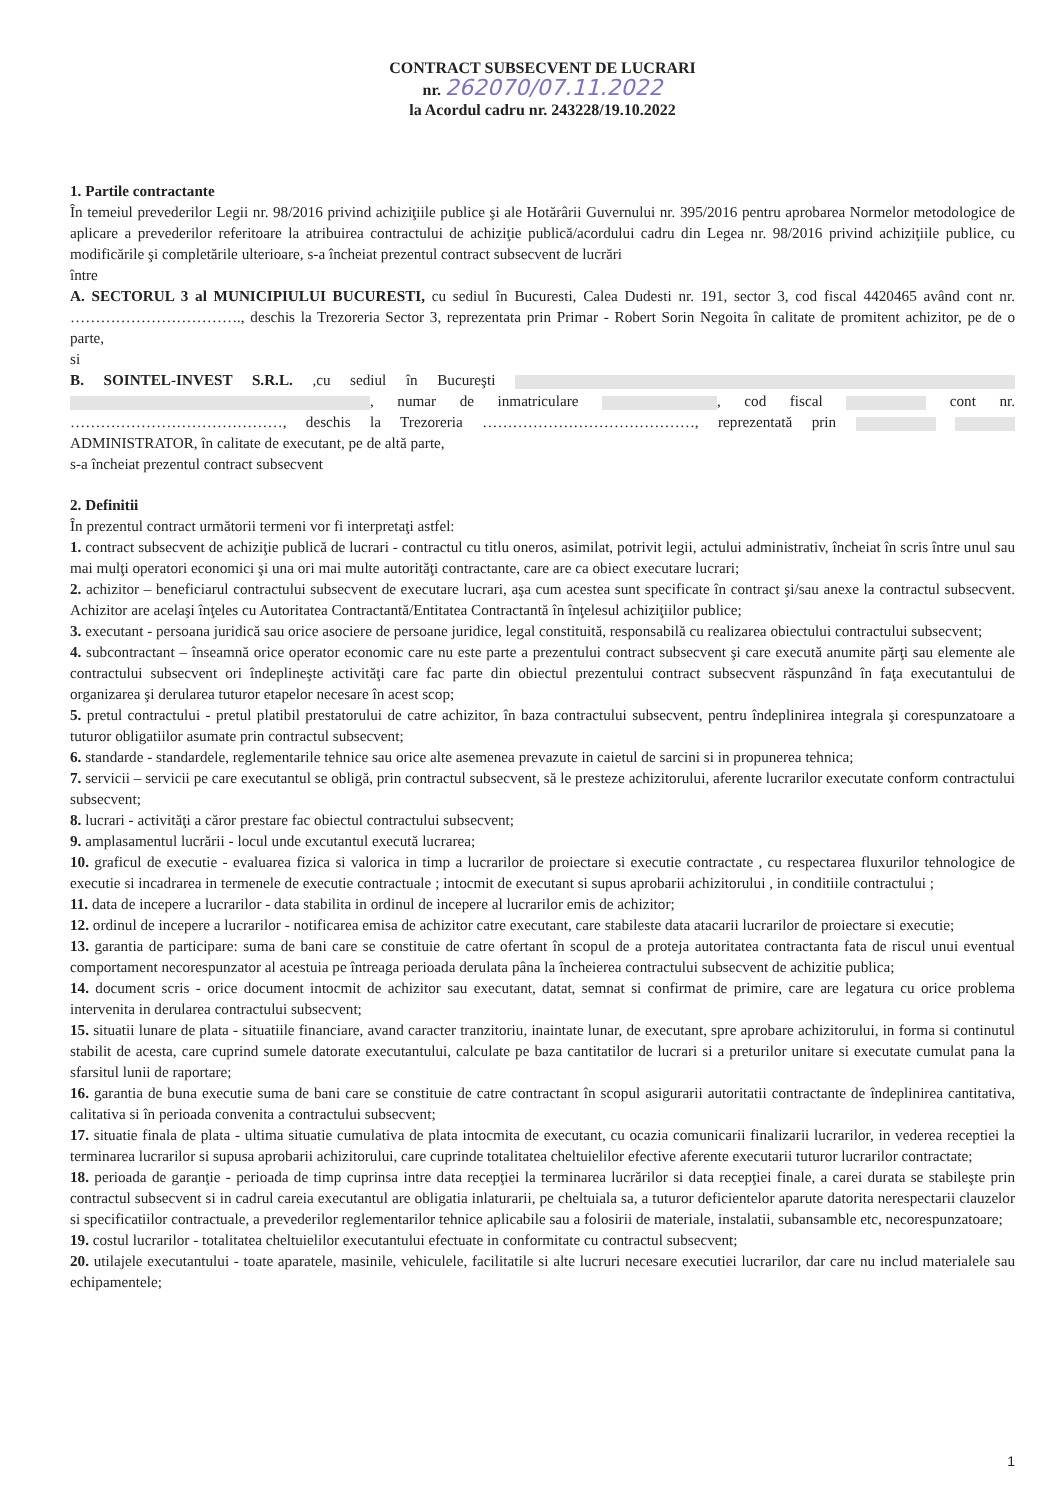CONTRACT SUBSECVENT DE LUCRARI
nr. 262070/07.11.2022
la Acordul cadru nr. 243228/19.10.2022
1. Partile contractante
În temeiul prevederilor Legii nr. 98/2016 privind achiziţiile publice şi ale Hotărârii Guvernului nr. 395/2016 pentru aprobarea Normelor metodologice de aplicare a prevederilor referitoare la atribuirea contractului de achiziţie publică/acordului cadru din Legea nr. 98/2016 privind achiziţiile publice, cu modificările şi completările ulterioare, s-a încheiat prezentul contract subsecvent de lucrări
între
A. SECTORUL 3 al MUNICIPIULUI BUCURESTI, cu sediul în Bucuresti, Calea Dudesti nr. 191, sector 3, cod fiscal 4420465 având cont nr. ……………………………., deschis la Trezoreria Sector 3, reprezentata prin Primar - Robert Sorin Negoita în calitate de promitent achizitor, pe de o parte,
si
B. SOINTEL-INVEST S.R.L. ,cu sediul în Bucureşti , numar de inmatriculare , cod fiscal cont nr. ……………………………………, deschis la Trezoreria ……………………………………, reprezentată prin ADMINISTRATOR, în calitate de executant, pe de altă parte,
s-a încheiat prezentul contract subsecvent
2. Definitii
În prezentul contract următorii termeni vor fi interpretaţi astfel:
1. contract subsecvent de achiziţie publică de lucrari - contractul cu titlu oneros, asimilat, potrivit legii, actului administrativ, încheiat în scris între unul sau mai mulţi operatori economici şi una ori mai multe autorităţi contractante, care are ca obiect executare lucrari;
2. achizitor – beneficiarul contractului subsecvent de executare lucrari, aşa cum acestea sunt specificate în contract şi/sau anexe la contractul subsecvent. Achizitor are acelaşi înţeles cu Autoritatea Contractantă/Entitatea Contractantă în înţelesul achiziţiilor publice;
3. executant - persoana juridică sau orice asociere de persoane juridice, legal constituită, responsabilă cu realizarea obiectului contractului subsecvent;
4. subcontractant – înseamnă orice operator economic care nu este parte a prezentului contract subsecvent şi care execută anumite părţi sau elemente ale contractului subsecvent ori îndeplineşte activităţi care fac parte din obiectul prezentului contract subsecvent răspunzând în faţa executantului de organizarea şi derularea tuturor etapelor necesare în acest scop;
5. pretul contractului - pretul platibil prestatorului de catre achizitor, în baza contractului subsecvent, pentru îndeplinirea integrala şi corespunzatoare a tuturor obligatiilor asumate prin contractul subsecvent;
6. standarde - standardele, reglementarile tehnice sau orice alte asemenea prevazute in caietul de sarcini si in propunerea tehnica;
7. servicii – servicii pe care executantul se obligă, prin contractul subsecvent, să le presteze achizitorului, aferente lucrarilor executate conform contractului subsecvent;
8. lucrari - activităţi a căror prestare fac obiectul contractului subsecvent;
9. amplasamentul lucrării - locul unde excutantul execută lucrarea;
10. graficul de executie - evaluarea fizica si valorica in timp a lucrarilor de proiectare si executie contractate , cu respectarea fluxurilor tehnologice de executie si incadrarea in termenele de executie contractuale ; intocmit de executant si supus aprobarii achizitorului , in conditiile contractului ;
11. data de incepere a lucrarilor - data stabilita in ordinul de incepere al lucrarilor emis de achizitor;
12. ordinul de incepere a lucrarilor - notificarea emisa de achizitor catre executant, care stabileste data atacarii lucrarilor de proiectare si executie;
13. garantia de participare: suma de bani care se constituie de catre ofertant în scopul de a proteja autoritatea contractanta fata de riscul unui eventual comportament necorespunzator al acestuia pe întreaga perioada derulata pâna la încheierea contractului subsecvent de achizitie publica;
14. document scris - orice document intocmit de achizitor sau executant, datat, semnat si confirmat de primire, care are legatura cu orice problema intervenita in derularea contractului subsecvent;
15. situatii lunare de plata - situatiile financiare, avand caracter tranzitoriu, inaintate lunar, de executant, spre aprobare achizitorului, in forma si continutul stabilit de acesta, care cuprind sumele datorate executantului, calculate pe baza cantitatilor de lucrari si a preturilor unitare si executate cumulat pana la sfarsitul lunii de raportare;
16. garantia de buna executie suma de bani care se constituie de catre contractant în scopul asigurarii autoritatii contractante de îndeplinirea cantitativa, calitativa si în perioada convenita a contractului subsecvent;
17. situatie finala de plata - ultima situatie cumulativa de plata intocmita de executant, cu ocazia comunicarii finalizarii lucrarilor, in vederea receptiei la terminarea lucrarilor si supusa aprobarii achizitorului, care cuprinde totalitatea cheltuielilor efective aferente executarii tuturor lucrarilor contractate;
18. perioada de garanţie - perioada de timp cuprinsa intre data recepţiei la terminarea lucrărilor si data recepţiei finale, a carei durata se stabileşte prin contractul subsecvent si in cadrul careia executantul are obligatia inlaturarii, pe cheltuiala sa, a tuturor deficientelor aparute datorita nerespectarii clauzelor si specificatiilor contractuale, a prevederilor reglementarilor tehnice aplicabile sau a folosirii de materiale, instalatii, subansamble etc, necorespunzatoare;
19. costul lucrarilor - totalitatea cheltuielilor executantului efectuate in conformitate cu contractul subsecvent;
20. utilajele executantului - toate aparatele, masinile, vehiculele, facilitatile si alte lucruri necesare executiei lucrarilor, dar care nu includ materialele sau echipamentele;
1